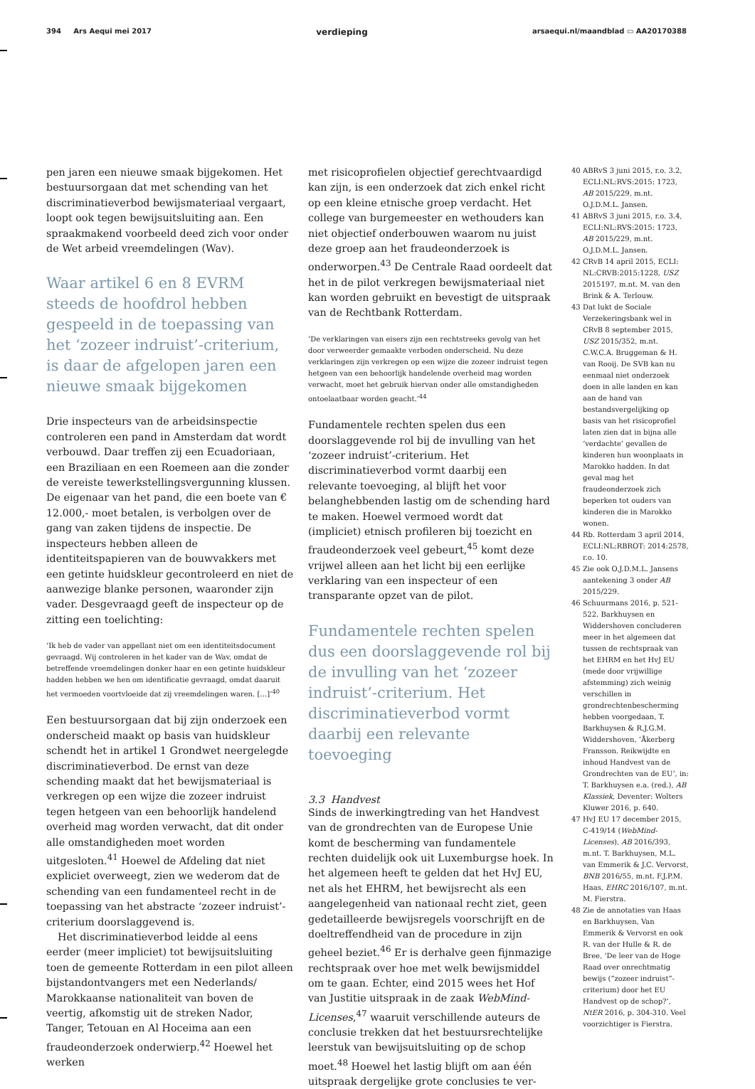394 Ars Aequi mei 2017 verdieping arsaequi.nl/maandblad ▭ AA20170388
pen jaren een nieuwe smaak bijgekomen. Het bestuursorgaan dat met schending van het discriminatieverbod bewijsmateriaal vergaart, loopt ook tegen bewijsuitsluiting aan. Een spraakmakend voorbeeld deed zich voor onder de Wet arbeid vreemdelingen (Wav).
Waar artikel 6 en 8 EVRM steeds de hoofdrol hebben gespeeld in de toepassing van het ‘zozeer indruist’-criterium, is daar de afgelopen jaren een nieuwe smaak bijgekomen
Drie inspecteurs van de arbeidsinspectie controleren een pand in Amsterdam dat wordt verbouwd. Daar treffen zij een Ecuadoriaan, een Braziliaan en een Roemeen aan die zonder de vereiste tewerkstellingsvergunning klussen. De eigenaar van het pand, die een boete van € 12.000,- moet betalen, is verbolgen over de gang van zaken tijdens de inspectie. De inspecteurs hebben alleen de identiteitspapieren van de bouwvakkers met een getinte huidskleur gecontroleerd en niet de aanwezige blanke personen, waaronder zijn vader. Desgevraagd geeft de inspecteur op de zitting een toelichting:
‘Ik heb de vader van appellant niet om een identiteitsdocument gevraagd. Wij controleren in het kader van de Wav, omdat de betreffende vreemdelingen donker haar en een getinte huidskleur hadden hebben we hen om identificatie gevraagd, omdat daaruit het vermoeden voortvloeide dat zij vreemdelingen waren. […]’<sup>40</sup>
Een bestuursorgaan dat bij zijn onderzoek een onderscheid maakt op basis van huidskleur schendt het in artikel 1 Grondwet neergelegde discriminatieverbod. De ernst van deze schending maakt dat het bewijsmateriaal is verkregen op een wijze die zozeer indruist tegen hetgeen van een behoorlijk handelend overheid mag worden verwacht, dat dit onder alle omstandigheden moet worden uitgesloten.<sup>41</sup> Hoewel de Afdeling dat niet expliciet overweegt, zien we wederom dat de schending van een fundamenteel recht in de toepassing van het abstracte ‘zozeer indruist’-criterium doorslaggevend is.
Het discriminatieverbod leidde al eens eerder (meer impliciet) tot bewijsuitsluiting toen de gemeente Rotterdam in een pilot alleen bijstandontvangers met een Nederlands/ Marokkaanse nationaliteit van boven de veertig, afkomstig uit de streken Nador, Tanger, Tetouan en Al Hoceima aan een fraudeonderzoek onderwierp.<sup>42</sup> Hoewel het werken
met risicoprofielen objectief gerechtvaardigd kan zijn, is een onderzoek dat zich enkel richt op een kleine etnische groep verdacht. Het college van burgemeester en wethouders kan niet objectief onderbouwen waarom nu juist deze groep aan het fraudeonderzoek is onderworpen.<sup>43</sup> De Centrale Raad oordeelt dat het in de pilot verkregen bewijsmateriaal niet kan worden gebruikt en bevestigt de uitspraak van de Rechtbank Rotterdam.
‘De verklaringen van eisers zijn een rechtstreeks gevolg van het door verweerder gemaakte verboden onderscheid. Nu deze verklaringen zijn verkregen op een wijze die zozeer indruist tegen hetgeen van een behoorlijk handelende overheid mag worden verwacht, moet het gebruik hiervan onder alle omstandigheden ontoelaatbaar worden geacht.’<sup>44</sup>
Fundamentele rechten spelen dus een doorslaggevende rol bij de invulling van het ‘zozeer indruist’-criterium. Het discriminatieverbod vormt daarbij een relevante toevoeging, al blijft het voor belanghebbenden lastig om de schending hard te maken. Hoewel vermoed wordt dat (impliciet) etnisch profileren bij toezicht en fraudeonderzoek veel gebeurt,<sup>45</sup> komt deze vrijwel alleen aan het licht bij een eerlijke verklaring van een inspecteur of een transparante opzet van de pilot.
Fundamentele rechten spelen dus een doorslaggevende rol bij de invulling van het ‘zozeer indruist’-criterium. Het discriminatieverbod vormt daarbij een relevante toevoeging
3.3 Handvest
Sinds de inwerkingtreding van het Handvest van de grondrechten van de Europese Unie komt de bescherming van fundamentele rechten duidelijk ook uit Luxemburgse hoek. In het algemeen heeft te gelden dat het HvJ EU, net als het EHRM, het bewijsrecht als een aangelegenheid van nationaal recht ziet, geen gedetailleerde bewijsregels voorschrijft en de doeltreffendheid van de procedure in zijn geheel beziet.<sup>46</sup> Er is derhalve geen fijnmazige rechtspraak over hoe met welk bewijsmiddel om te gaan. Echter, eind 2015 wees het Hof van Justitie uitspraak in de zaak WebMind-Licenses,<sup>47</sup> waaruit verschillende auteurs de conclusie trekken dat het bestuursrechtelijke leerstuk van bewijsuitsluiting op de schop moet.<sup>48</sup> Hoewel het lastig blijft om aan één uitspraak dergelijke grote conclusies te ver-
40 ABRvS 3 juni 2015, r.o. 3.2, ECLI:NL:RVS:2015: 1723, AB 2015/229, m.nt. O.J.D.M.L. Jansen.
41 ABRvS 3 juni 2015, r.o. 3.4, ECLI:NL:RVS:2015: 1723, AB 2015/229, m.nt. O.J.D.M.L. Jansen.
42 CRvB 14 april 2015, ECLI: NL:CRVB:2015:1228, USZ 2015197, m.nt. M. van den Brink & A. Terlouw.
43 Dat lukt de Sociale Verzekeringsbank wel in CRvB 8 september 2015, USZ 2015/352, m.nt. C.W.C.A. Bruggeman & H. van Rooij. De SVB kan nu eenmaal niet onderzoek doen in alle landen en kan aan de hand van bestandsvergelijking op basis van het risicoprofiel laten zien dat in bijna alle ‘verdachte’ gevallen de kinderen hun woonplaats in Marokko hadden. In dat geval mag het fraudeonderzoek zich beperken tot ouders van kinderen die in Marokko wonen.
44 Rb. Rotterdam 3 april 2014, ECLI:NL:RBROT: 2014:2578, r.o. 10.
45 Zie ook O.J.D.M.L. Jansens aantekening 3 onder AB 2015/229.
46 Schuurmans 2016, p. 521-522. Barkhuysen en Widdershoven concluderen meer in het algemeen dat tussen de rechtspraak van het EHRM en het HvJ EU (mede door vrijwillige afstemming) zich weinig verschillen in grondrechtenbescherming hebben voorgedaan, T. Barkhuysen & R.J.G.M. Widdershoven, ‘Åkerberg Fransson. Reikwijdte en inhoud Handvest van de Grondrechten van de EU’, in: T. Barkhuysen e.a. (red.), AB Klassiek, Deventer: Wolters Kluwer 2016, p. 640.
47 HvJ EU 17 december 2015, C-419/14 (WebMind-Licenses), AB 2016/393, m.nt. T. Barkhuysen, M.L. van Emmerik & J.C. Vervorst, BNB 2016/55, m.nt. F.J.P.M. Haas, EHRC 2016/107, m.nt. M. Fierstra.
48 Zie de annotaties van Haas en Barkhuysen, Van Emmerik & Vervorst en ook R. van der Hulle & R. de Bree, ‘De leer van de Hoge Raad over onrechtmatig bewijs (“zozeer indruist”-criterium) door het EU Handvest op de schop?’, NtER 2016, p. 304-310. Veel voorzichtiger is Fierstra.